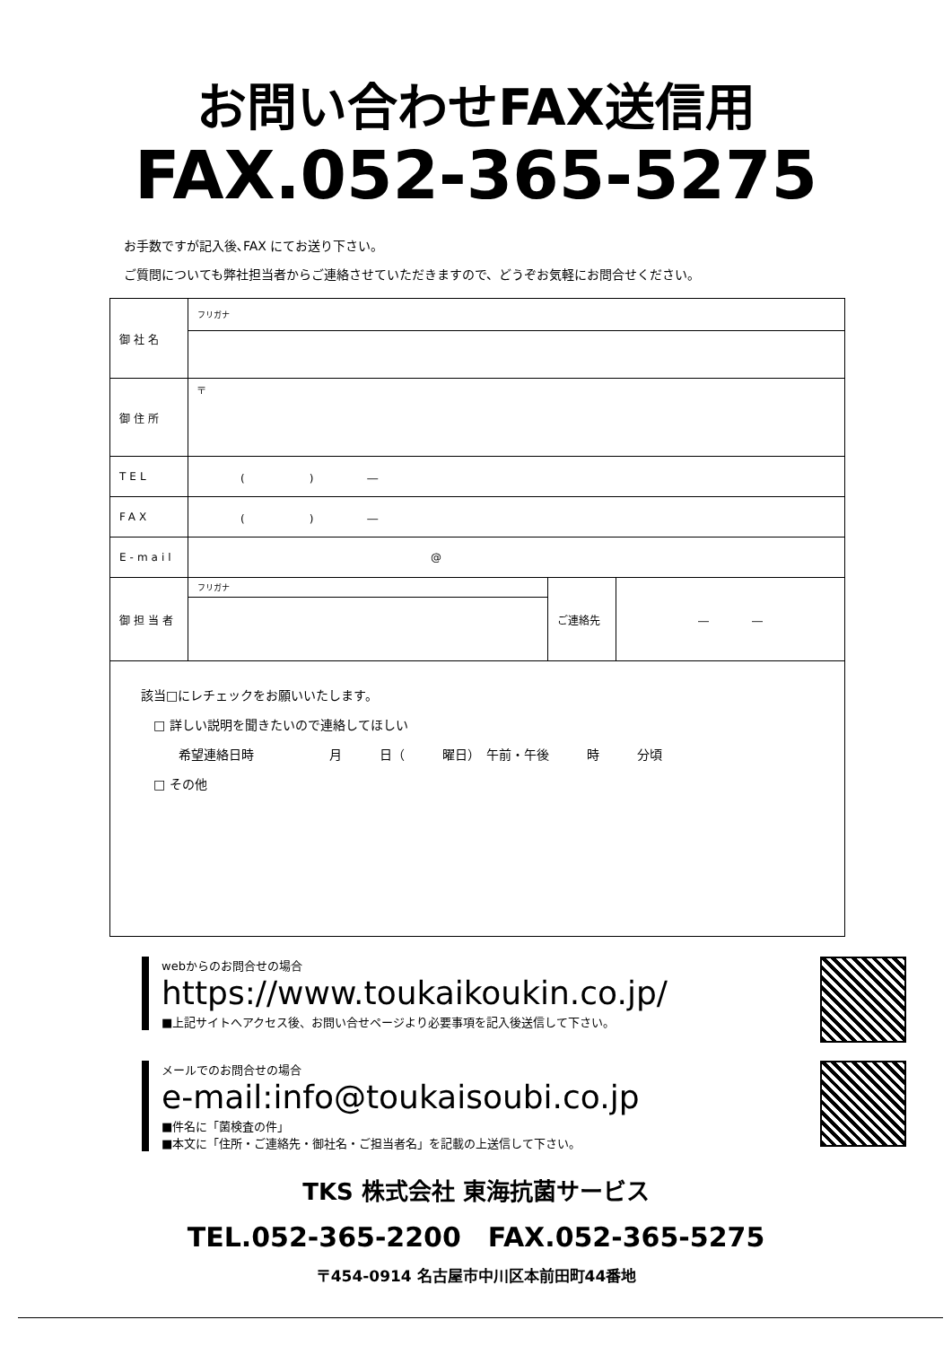お問い合わせFAX送信用
FAX.052-365-5275
お手数ですが記入後､FAX にてお送り下さい。
ご質問についても弊社担当者からご連絡させていただきますので、どうぞお気軽にお問合せください。
| 御社名 | フリガナ | | |
| 御住所 | 〒 | | |
| TEL | ( ) ― | | |
| FAX | ( ) ― | | |
| E-mail | @ | | |
| 御担当者 | フリガナ | ご連絡先 | ― ― |
| 該当□にレチェックをお願いいたします。 □ 詳しい説明を聞きたいので連絡してほしい 希望連絡日時 月 日（ 曜日） 午前・午後 時 分頃 □ その他 | | | |
webからのお問合せの場合
https://www.toukaikoukin.co.jp/
■上記サイトへアクセス後、お問い合せページより必要事項を記入後送信して下さい。
メールでのお問合せの場合
e-mail:info@toukaisoubi.co.jp
■件名に「菌検査の件」
■本文に「住所・ご連絡先・御社名・ご担当者名」を記載の上送信して下さい。
TKS 株式会社 東海抗菌サービス
TEL.052-365-2200　FAX.052-365-5275
〒454-0914 名古屋市中川区本前田町44番地